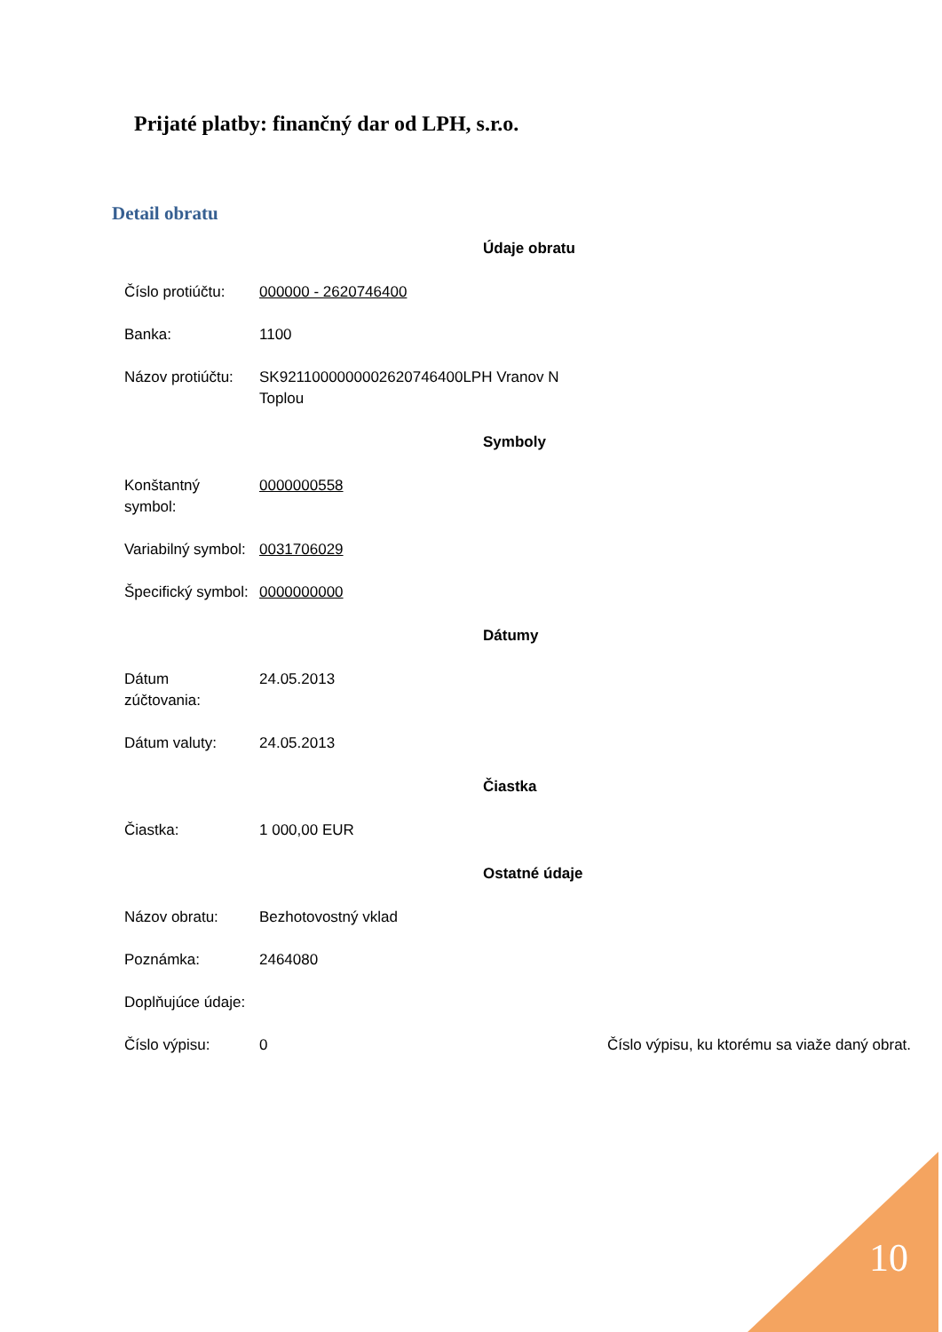Prijaté platby: finančný dar od LPH, s.r.o.
Detail obratu
| Údaje obratu | | |
| --- | --- | --- |
| Číslo protiúčtu: | 000000 - 2620746400 | |
| Banka: | 1100 | |
| Názov protiúčtu: | SK9211000000002620746400LPH Vranov N Toplou | |
| Symboly | | |
| Konštantný symbol: | 0000000558 | |
| Variabilný symbol: | 0031706029 | |
| Špecifický symbol: | 0000000000 | |
| Dátumy | | |
| Dátum zúčtovania: | 24.05.2013 | |
| Dátum valuty: | 24.05.2013 | |
| Čiastka | | |
| Čiastka: | 1 000,00 EUR | |
| Ostatné údaje | | |
| Názov obratu: | Bezhotovostný vklad | |
| Poznámka: | 2464080 | |
| Doplňujúce údaje: | | |
| Číslo výpisu: | 0 | Číslo výpisu, ku ktorému sa viaže daný obrat. |
10